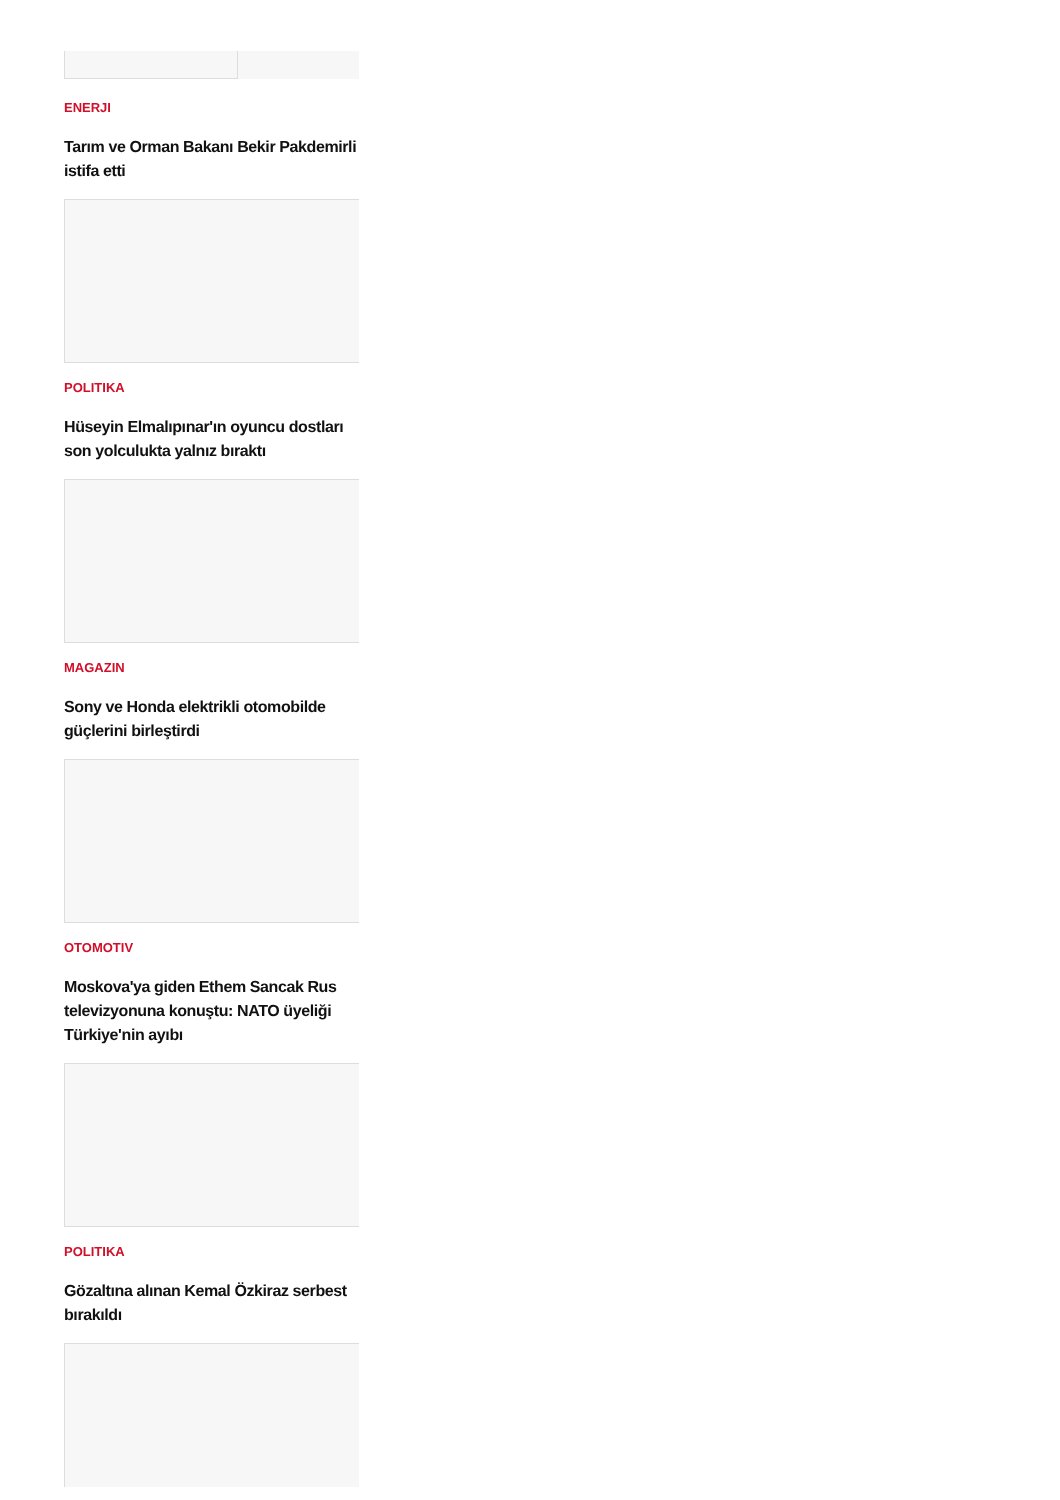ENERJI
Tarım ve Orman Bakanı Bekir Pakdemirli istifa etti
POLITIKA
Hüseyin Elmalıpınar'ın oyuncu dostları son yolculukta yalnız bıraktı
MAGAZIN
Sony ve Honda elektrikli otomobilde güçlerini birleştirdi
OTOMOTIV
Moskova'ya giden Ethem Sancak Rus televizyonuna konuştu: NATO üyeliği Türkiye'nin ayıbı
POLITIKA
Gözaltına alınan Kemal Özkiraz serbest bırakıldı